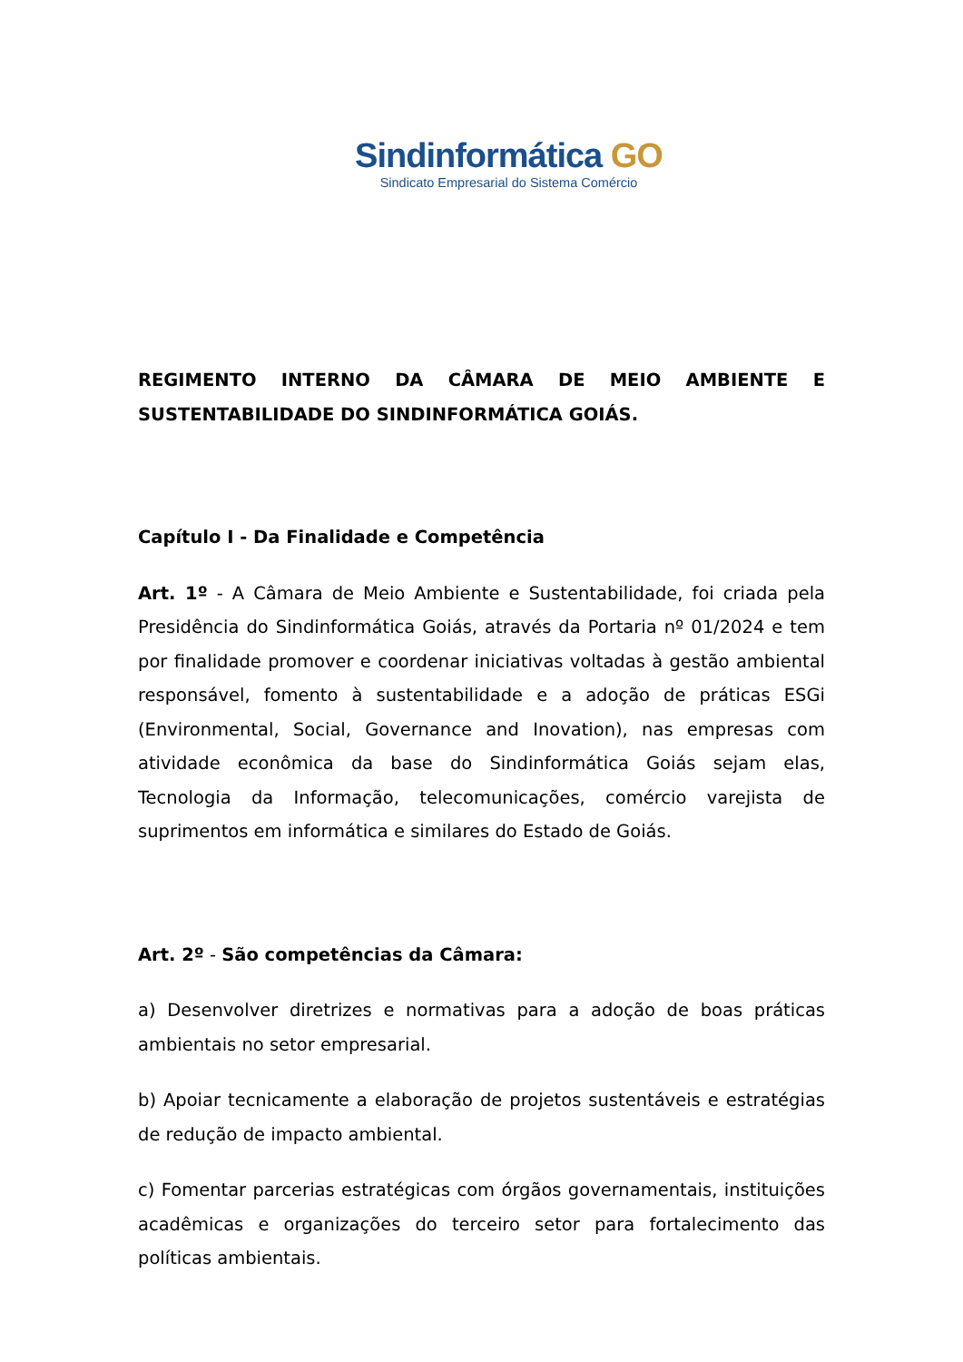Sindinformática GO
Sindicato Empresarial do Sistema Comércio
REGIMENTO INTERNO DA CÂMARA DE MEIO AMBIENTE E SUSTENTABILIDADE DO SINDINFORMÁTICA GOIÁS.
Capítulo I - Da Finalidade e Competência
Art. 1º - A Câmara de Meio Ambiente e Sustentabilidade, foi criada pela Presidência do Sindinformática Goiás, através da Portaria nº 01/2024 e tem por finalidade promover e coordenar iniciativas voltadas à gestão ambiental responsável, fomento à sustentabilidade e a adoção de práticas ESGi (Environmental, Social, Governance and Inovation), nas empresas com atividade econômica da base do Sindinformática Goiás sejam elas, Tecnologia da Informação, telecomunicações, comércio varejista de suprimentos em informática e similares do Estado de Goiás.
Art. 2º - São competências da Câmara:
a) Desenvolver diretrizes e normativas para a adoção de boas práticas ambientais no setor empresarial.
b) Apoiar tecnicamente a elaboração de projetos sustentáveis e estratégias de redução de impacto ambiental.
c) Fomentar parcerias estratégicas com órgãos governamentais, instituições acadêmicas e organizações do terceiro setor para fortalecimento das políticas ambientais.